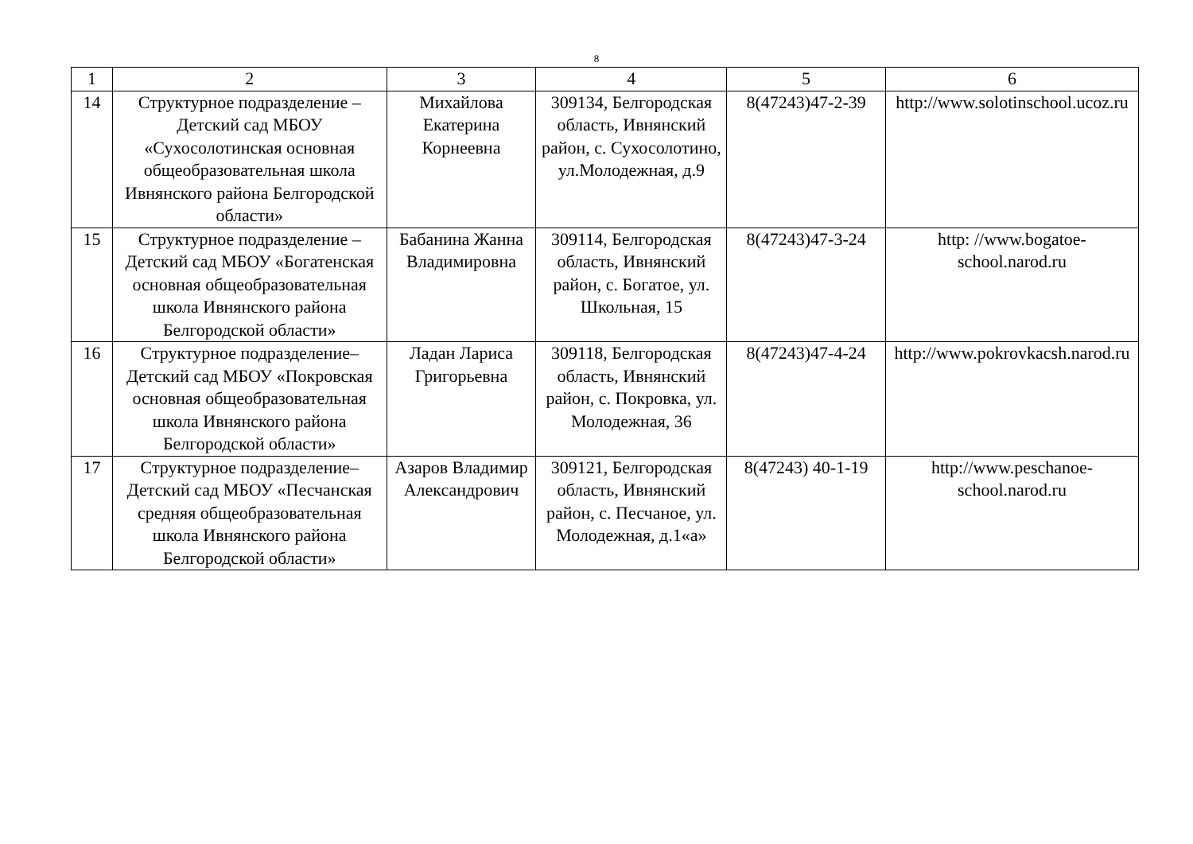8
| 1 | 2 | 3 | 4 | 5 | 6 |
| 14 | Структурное подразделение – Детский сад МБОУ «Сухосолотинская основная общеобразовательная школа Ивнянского района Белгородской области» | Михайлова Екатерина Корнеевна | 309134, Белгородская область, Ивнянский район, с. Сухосолотино, ул.Молодежная, д.9 | 8(47243)47-2-39 | http://www.solotinschool.ucoz.ru |
| 15 | Структурное подразделение – Детский сад МБОУ «Богатенская основная общеобразовательная школа Ивнянского района Белгородской области» | Бабанина Жанна Владимировна | 309114, Белгородская область, Ивнянский район, с. Богатое, ул. Школьная, 15 | 8(47243)47-3-24 | http: //www.bogatoe-school.narod.ru |
| 16 | Структурное подразделение– Детский сад МБОУ «Покровская основная общеобразовательная школа Ивнянского района Белгородской области» | Ладан Лариса Григорьевна | 309118, Белгородская область, Ивнянский район, с. Покровка, ул. Молодежная, 36 | 8(47243)47-4-24 | http://www.pokrovkacsh.narod.ru |
| 17 | Структурное подразделение– Детский сад МБОУ «Песчанская средняя общеобразовательная школа Ивнянского района Белгородской области» | Азаров Владимир Александрович | 309121, Белгородская область, Ивнянский район, с. Песчаное, ул. Молодежная, д.1«а» | 8(47243) 40-1-19 | http://www.peschanoe-school.narod.ru |